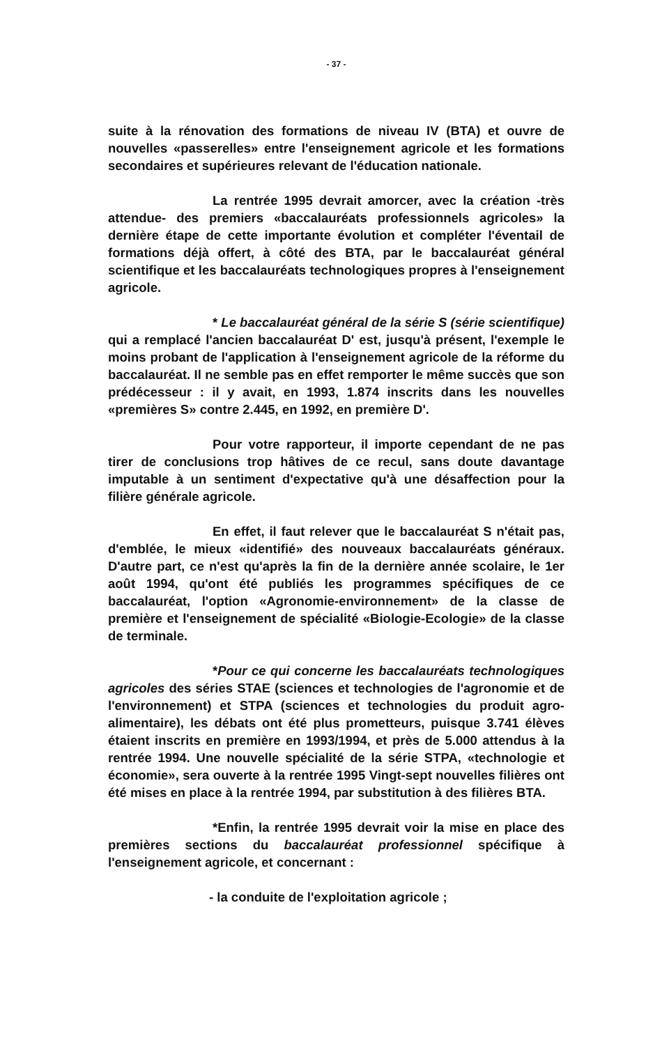- 37 -
suite à la rénovation des formations de niveau IV (BTA) et ouvre de nouvelles «passerelles» entre l'enseignement agricole et les formations secondaires et supérieures relevant de l'éducation nationale.
La rentrée 1995 devrait amorcer, avec la création -très attendue- des premiers «baccalauréats professionnels agricoles» la dernière étape de cette importante évolution et compléter l'éventail de formations déjà offert, à côté des BTA, par le baccalauréat général scientifique et les baccalauréats technologiques propres à l'enseignement agricole.
* Le baccalauréat général de la série S (série scientifique) qui a remplacé l'ancien baccalauréat D' est, jusqu'à présent, l'exemple le moins probant de l'application à l'enseignement agricole de la réforme du baccalauréat. Il ne semble pas en effet remporter le même succès que son prédécesseur : il y avait, en 1993, 1.874 inscrits dans les nouvelles «premières S» contre 2.445, en 1992, en première D'.
Pour votre rapporteur, il importe cependant de ne pas tirer de conclusions trop hâtives de ce recul, sans doute davantage imputable à un sentiment d'expectative qu'à une désaffection pour la filière générale agricole.
En effet, il faut relever que le baccalauréat S n'était pas, d'emblée, le mieux «identifié» des nouveaux baccalauréats généraux. D'autre part, ce n'est qu'après la fin de la dernière année scolaire, le 1er août 1994, qu'ont été publiés les programmes spécifiques de ce baccalauréat, l'option «Agronomie-environnement» de la classe de première et l'enseignement de spécialité «Biologie-Ecologie» de la classe de terminale.
*Pour ce qui concerne les baccalauréats technologiques agricoles des séries STAE (sciences et technologies de l'agronomie et de l'environnement) et STPA (sciences et technologies du produit agro-alimentaire), les débats ont été plus prometteurs, puisque 3.741 élèves étaient inscrits en première en 1993/1994, et près de 5.000 attendus à la rentrée 1994. Une nouvelle spécialité de la série STPA, «technologie et économie», sera ouverte à la rentrée 1995 Vingt-sept nouvelles filières ont été mises en place à la rentrée 1994, par substitution à des filières BTA.
*Enfin, la rentrée 1995 devrait voir la mise en place des premières sections du baccalauréat professionnel spécifique à l'enseignement agricole, et concernant :
- la conduite de l'exploitation agricole ;